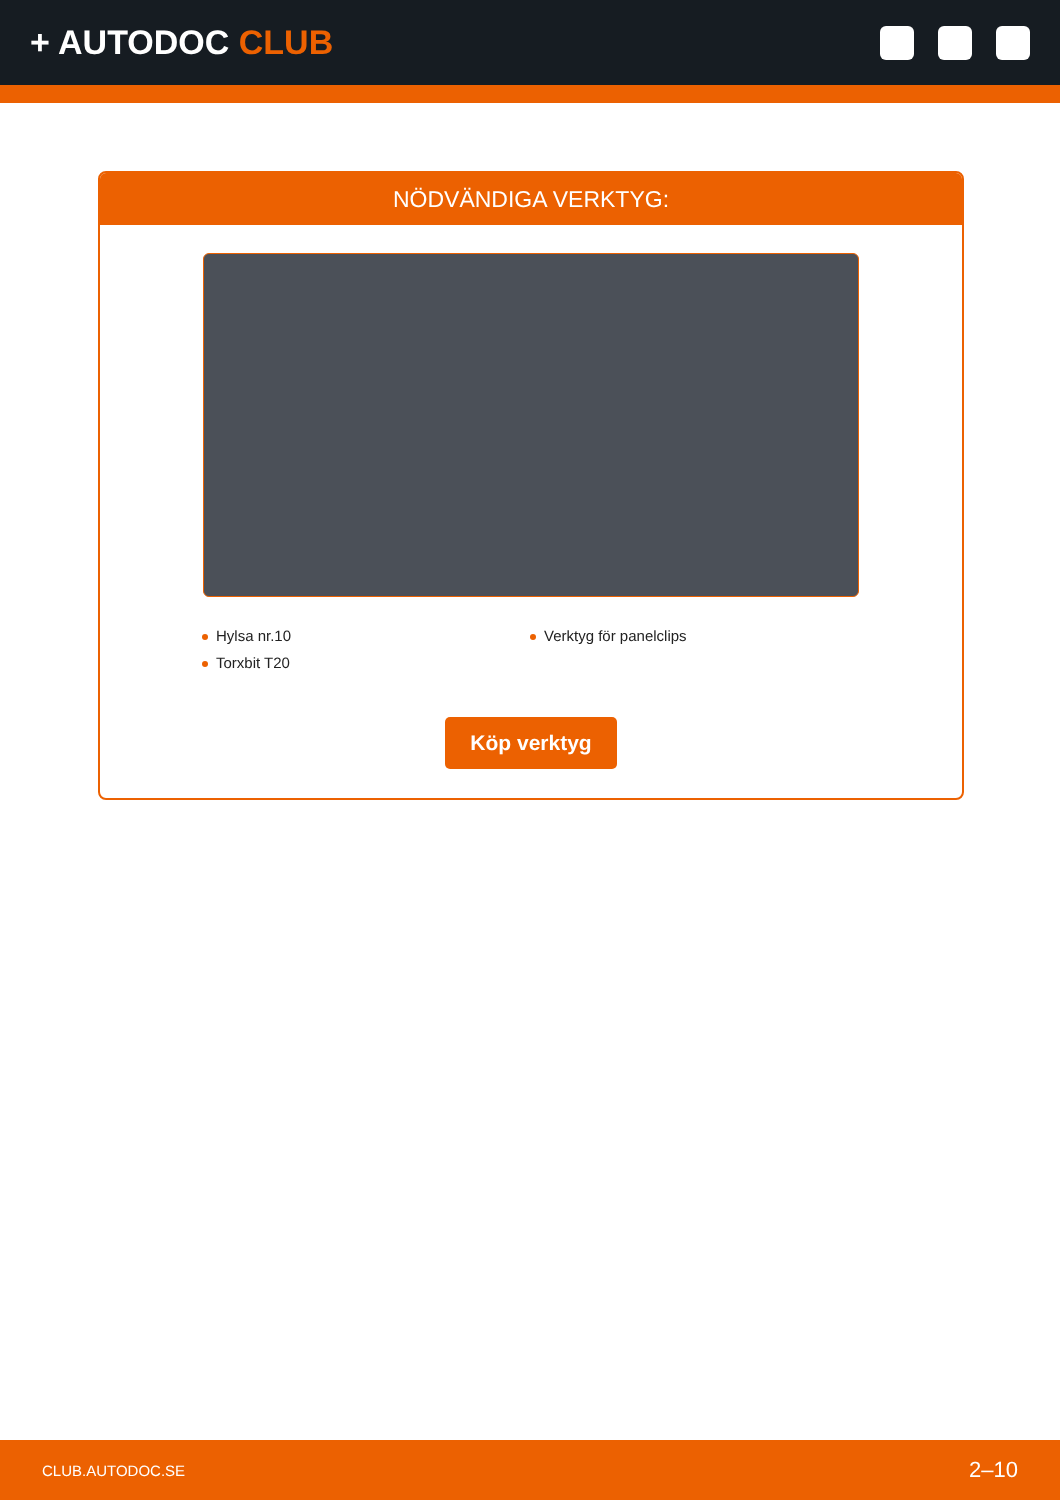+ AUTODOC CLUB
NÖDVÄNDIGA VERKTYG:
Hylsa nr.10
Verktyg för panelclips
Torxbit T20
Köp verktyg
CLUB.AUTODOC.SE 2–10